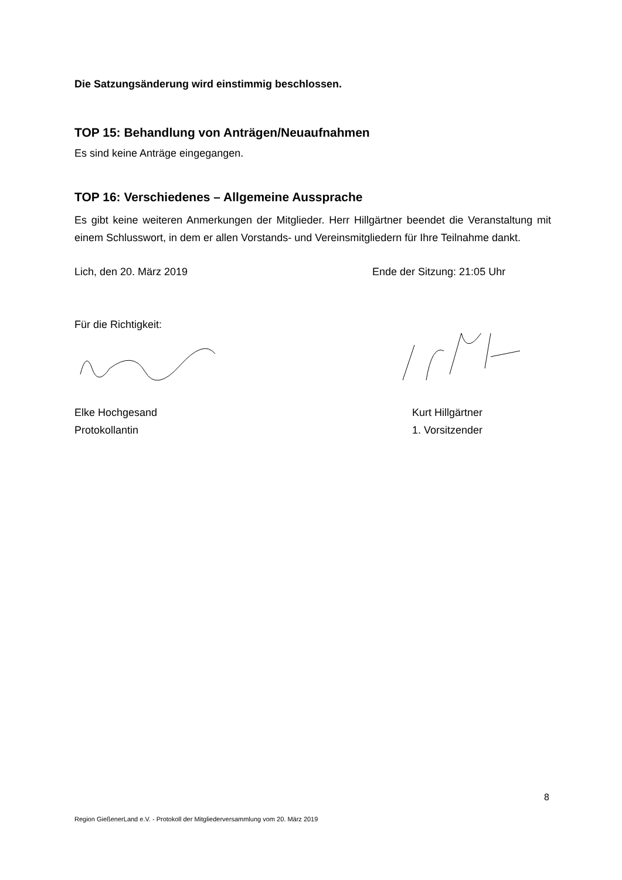Die Satzungsänderung wird einstimmig beschlossen.
TOP 15: Behandlung von Anträgen/Neuaufnahmen
Es sind keine Anträge eingegangen.
TOP 16: Verschiedenes – Allgemeine Aussprache
Es gibt keine weiteren Anmerkungen der Mitglieder. Herr Hillgärtner beendet die Veranstaltung mit einem Schlusswort, in dem er allen Vorstands- und Vereinsmitgliedern für Ihre Teilnahme dankt.
Lich, den 20. März 2019 Ende der Sitzung: 21:05 Uhr
Für die Richtigkeit:
Elke Hochgesand
Protokollantin
Kurt Hillgärtner
1. Vorsitzender
8
Region GießenerLand e.V. - Protokoll der Mitgliederversammlung vom 20. März 2019